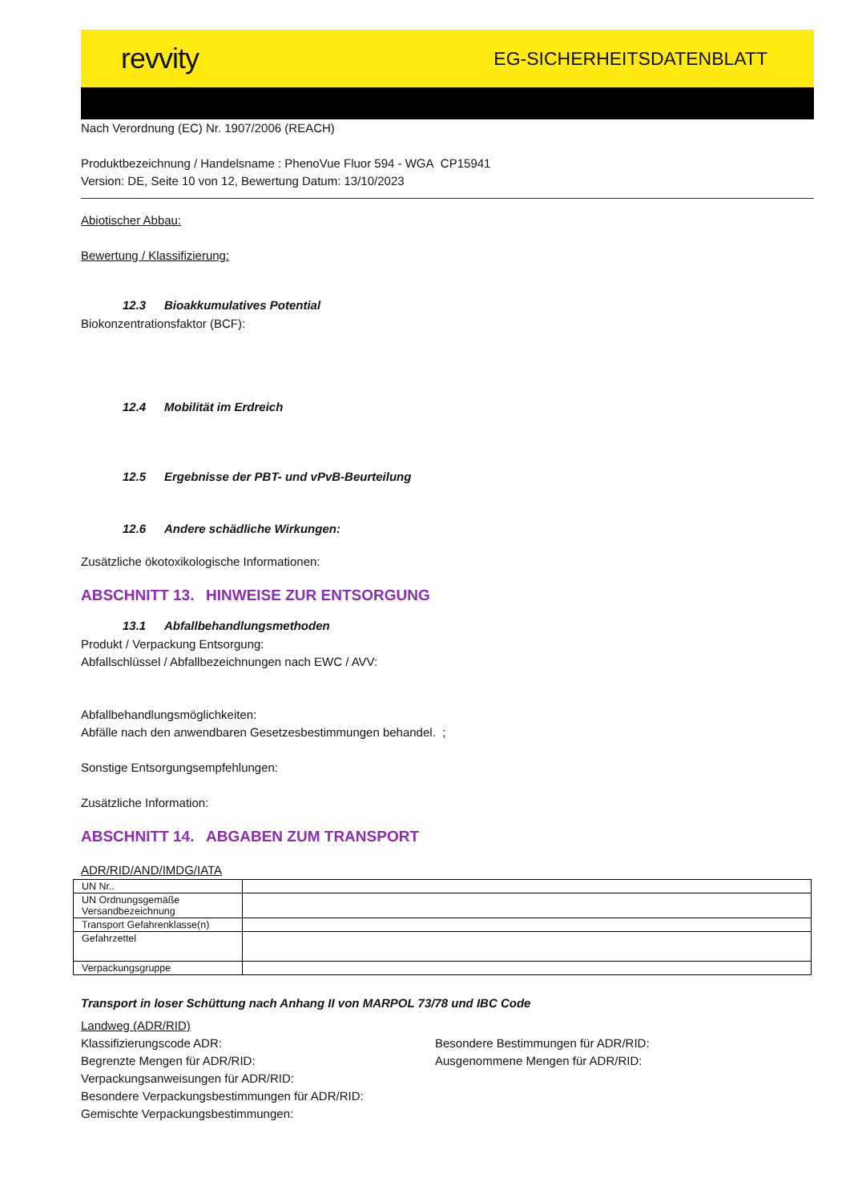revvity
EG-SICHERHEITSDATENBLATT
Nach Verordnung (EC) Nr. 1907/2006 (REACH)
Produktbezeichnung / Handelsname : PhenoVue Fluor 594 - WGA CP15941
Version: DE, Seite 10 von 12, Bewertung Datum: 13/10/2023
Abiotischer Abbau:
Bewertung / Klassifizierung:
12.3 Bioakkumulatives Potential
Biokonzentrationsfaktor (BCF):
12.4 Mobilität im Erdreich
12.5 Ergebnisse der PBT- und vPvB-Beurteilung
12.6 Andere schädliche Wirkungen:
Zusätzliche ökotoxikologische Informationen:
ABSCHNITT 13. HINWEISE ZUR ENTSORGUNG
13.1 Abfallbehandlungsmethoden
Produkt / Verpackung Entsorgung:
Abfallschlüssel / Abfallbezeichnungen nach EWC / AVV:
Abfallbehandlungsmöglichkeiten:
Abfälle nach den anwendbaren Gesetzesbestimmungen behandel. ;
Sonstige Entsorgungsempfehlungen:
Zusätzliche Information:
ABSCHNITT 14. ABGABEN ZUM TRANSPORT
ADR/RID/AND/IMDG/IATA
| UN Nr.. | |
| UN Ordnungsgemäße Versandbezeichnung | |
| Transport Gefahrenklasse(n) | |
| Gefahrzettel | |
| Verpackungsgruppe | |
Transport in loser Schüttung nach Anhang II von MARPOL 73/78 und IBC Code
Landweg (ADR/RID)
Klassifizierungscode ADR:
Begrenzte Mengen für ADR/RID:
Besondere Bestimmungen für ADR/RID:
Ausgenommene Mengen für ADR/RID:
Verpackungsanweisungen für ADR/RID:
Besondere Verpackungsbestimmungen für ADR/RID:
Gemischte Verpackungsbestimmungen: